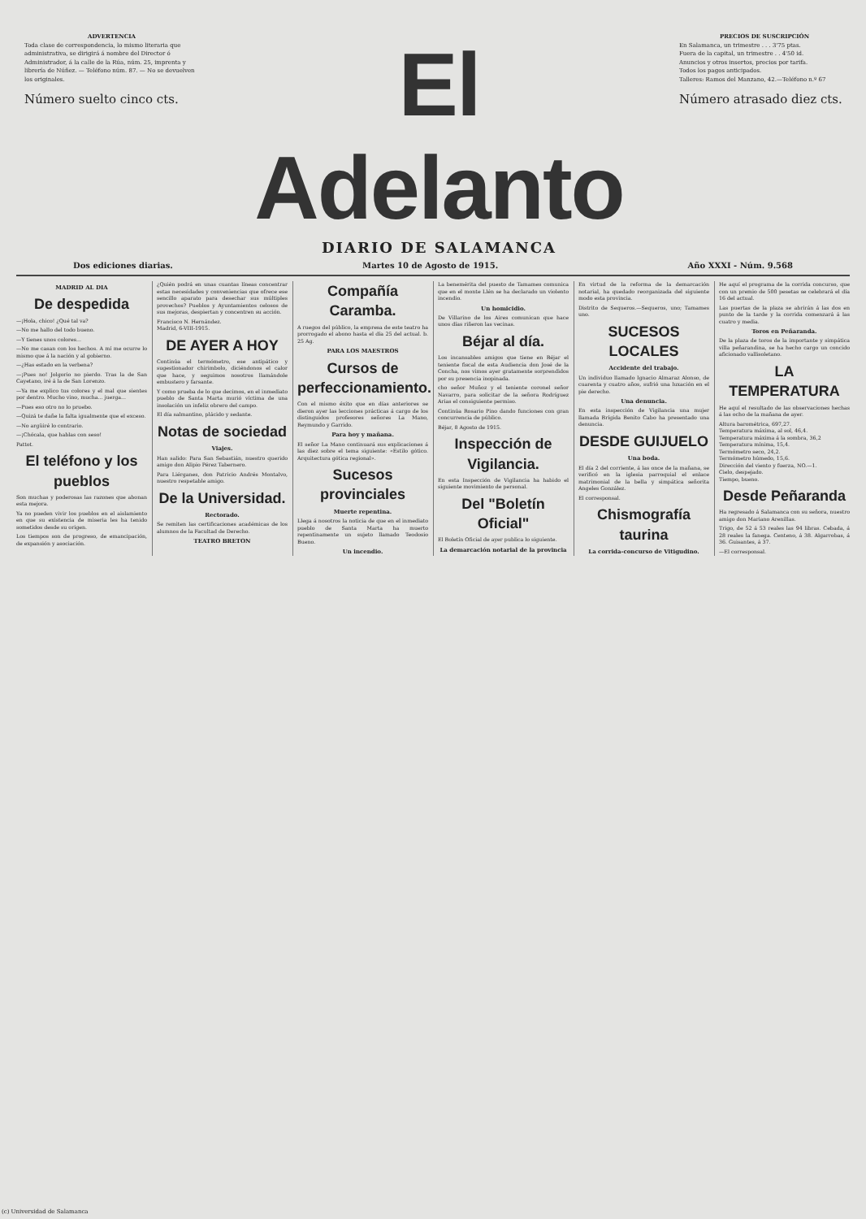ADVERTENCIA
Toda clase de correspondencia, lo mismo literaria que administrativa, se dirigirá á nombre del Director ó Administrador, á la calle de la Rúa, núm. 25, imprenta y librería de Núñez. — Teléfono núm. 87. — No se devuelven los originales.
Número suelto cinco cts.
El Adelanto
DIARIO DE SALAMANCA
PRECIOS DE SUSCRIPCIÓN
En Salamanca, un trimestre . . . 3'75 ptas.
Fuera de la capital, un trimestre . . 4'50 id.
Anuncios y otros insertos, precios por tarifa.
Todos los pagos anticipados.
Talleres: Ramos del Manzano, 42.—Teléfono n.º 67
Número atrasado diez cts.
Dos ediciones diarias. Martes 10 de Agosto de 1915. Año XXXI - Núm. 9.568
MADRID AL DIA
De despedida
—¡Hola, chico! ¿Qué tal va?
—No me hallo del todo bueno.
—Y tienes unos colores...
—No me casan con los hechos. A mí me ocurre lo mismo que á la nación y al gobierno.
—¿Has estado en la verbena?
—¡Pues no! Jolgorio no pierdo. Tras la de San Cayetano, iré á la de San Lorenzo.
—Ya me explico tus colores y el mal que sientes por dentro. Mucho vino, mucha... juerga...
—Pues eso otro no lo pruebo.
—Quizá te dañe la falta igualmente que el exceso.
—No argüiré lo contrario.
—¡Chócala, que hablas con seso!
Pattot.
El teléfono y los pueblos
Son muchas y poderosas las razones que abonan esta mejora.
Ya no pueden vivir los pueblos en el aislamiento en que su existencia de miseria les ha tenido sometidos desde su origen.
Los tiempos son de progreso, de emancipación, de expansión y asociación.
¿Quién podrá en unas cuantas líneas concentrar estas necesidades y conveniencias que ofrece ese sencillo aparato para desechar sus múltiples provechos? Pueblos y Ayuntamientos celosos de sus mejoras, despiertan y concentren su acción.
Francisco N. Hernández.
Madrid, 6-VIII-1915.
DE AYER A HOY
Continúa el termómetro, ese antipático y sugestionador chirimbolo, diciéndonos el calor que hace, y seguimos nosotros llamándole embustero y farsante.
Y como prueba de lo que decimos, en el inmediato pueblo de Santa Marta murió víctima de una insolación un infeliz obrero del campo.
El día salmantino, plácido y sedante.
Notas de sociedad
Viajes.
Han salido: Para San Sebastián, nuestro querido amigo don Alipio Pérez Tabernero.
Para Liérganes, don Patricio Andrés Montalvo, nuestro respetable amigo.
De la Universidad.
Rectorado.
Se remiten las certificaciones académicas de los alumnos de la Facultad de Derecho.
TEATRO BRETON
Compañía Caramba.
A ruegos del público, la empresa de este teatro ha prorrogado el abono hasta el día 25 del actual. b. 25 Ag.
PARA LOS MAESTROS
Cursos de perfeccionamiento.
Con el mismo éxito que en días anteriores se dieron ayer las lecciones prácticas á cargo de los distinguidos profesores señores La Mano, Reymundo y Garrido.
Para hoy y mañana.
El señor La Mano continuará sus explicaciones á las diez sobre el tema siguiente: «Estilo gótico. Arquitectura gótica regional».
Sucesos provinciales
Muerte repentina.
Llega á nosotros la noticia de que en el inmediato pueblo de Santa Marta ha muerto repentinamente un sujeto llamado Teodosio Bueno.
Un incendio.
La benemérita del puesto de Tamames comunica que en el monte Llén se ha declarado un violento incendio.
Un homicidio.
De Villarino de los Aires comunican que hace unos días riñeron las vecinas.
Béjar al día.
Los incansables amigos que tiene en Béjar el teniente fiscal de esta Audiencia don José de la Concha, nos vimos ayer gratamente sorprendidos por su presencia inopinada.
cho señor Muñoz y el teniente coronel señor Navarro, para solicitar de la señora Rodríguez Arias el consiguiente permiso.
Continúa Rosario Pino dando funciones con gran concurrencia de público.
Béjar, 8 Agosto de 1915.
Inspección de Vigilancia.
En esta Inspección de Vigilancia ha habido el siguiente movimiento de personal.
Del "Boletín Oficial"
El Boletín Oficial de ayer publica lo siguiente.
La demarcación notarial de la provincia
En virtud de la reforma de la demarcación notarial, ha quedado reorganizada del siguiente modo esta provincia.
Distrito de Sequeros.—Sequeros, uno; Tamames uno.
SUCESOS LOCALES
Accidente del trabajo.
Un individuo llamado Ignacio Almaraz Alonso, de cuarenta y cuatro años, sufrió una luxación en el pie derecho.
Una denuncia.
En esta inspección de Vigilancia una mujer llamada Brígida Benito Cabo ha presentado una denuncia.
DESDE GUIJUELO
Una boda.
El día 2 del corriente, á las once de la mañana, se verificó en la iglesia parroquial el enlace matrimonial de la bella y simpática señorita Angeles González.
El corresponsal.
Chismografía taurina
La corrida-concurso de Vitigudino.
He aquí el programa de la corrida concurso, que con un premio de 500 pesetas se celebrará el día 16 del actual.
Las puertas de la plaza se abrirán á las dos en punto de la tarde y la corrida comenzará á las cuatro y media.
Toros en Peñaranda.
De la plaza de toros de la importante y simpática villa peñarandina, se ha hecho cargo un concido aficionado vallisoletano.
LA TEMPERATURA
He aquí el resultado de las observaciones hechas á las ocho de la mañana de ayer.
Altura barométrica, 697,27.
Temperatura máxima, al sol, 46,4.
Temperatura máxima á la sombra, 36,2
Temperatura mínima, 15,4.
Termómetro seco, 24,2.
Termómetro húmedo, 15,6.
Dirección del viento y fuerza, NO.—1.
Cielo, despejado.
Tiempo, bueno.
Desde Peñaranda
Ha regresado á Salamanca con su señora, nuestro amigo don Mariano Arenillas.
Trigo, de 52 á 53 reales las 94 libras. Cebada, á 28 reales la fanega. Centeno, á 38. Algarrobas, á 36. Guisantes, á 37.
—El corresponsal.
(c) Universidad de Salamanca